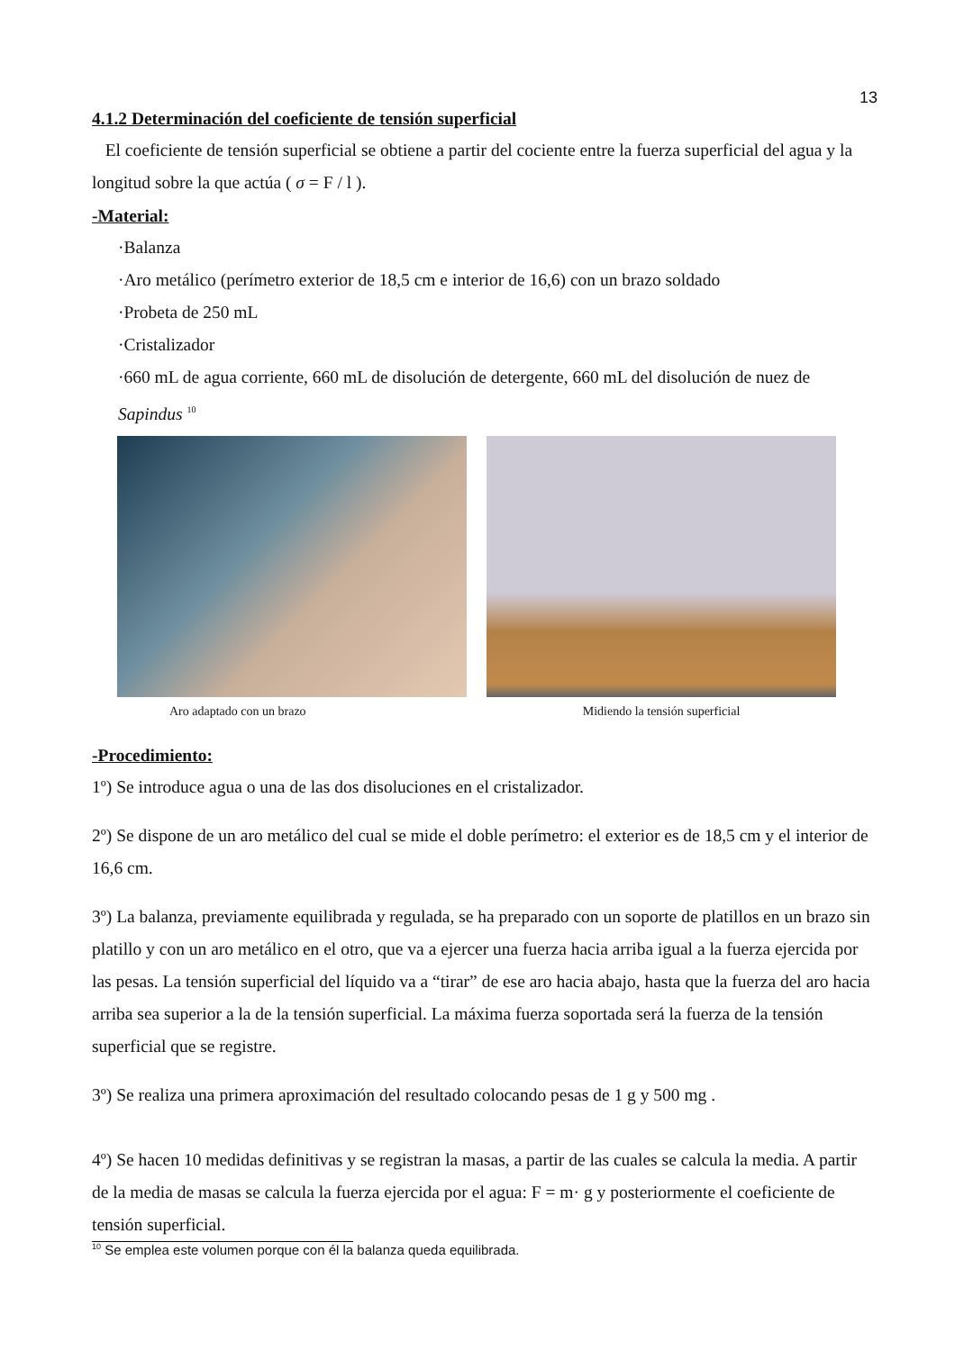13
4.1.2 Determinación del coeficiente de tensión superficial
El coeficiente de tensión superficial se obtiene a partir del cociente entre la fuerza superficial del agua y la longitud sobre la que actúa ( σ = F / l ).
-Material:
·Balanza
·Aro metálico (perímetro exterior de 18,5 cm e interior de 16,6) con un brazo soldado
·Probeta de 250 mL
·Cristalizador
·660 mL de agua corriente, 660 mL de disolución de detergente, 660 mL del disolución de nuez de Sapindus <sup>10</sup>
Aro adaptado con un brazo Midiendo la tensión superficial
-Procedimiento:
1º) Se introduce agua o una de las dos disoluciones en el cristalizador.
2º) Se dispone de un aro metálico del cual se mide el doble perímetro: el exterior es de 18,5 cm y el interior de 16,6 cm.
3º) La balanza, previamente equilibrada y regulada, se ha preparado con un soporte de platillos en un brazo sin platillo y con un aro metálico en el otro, que va a ejercer una fuerza hacia arriba igual a la fuerza ejercida por las pesas. La tensión superficial del líquido va a “tirar” de ese aro hacia abajo, hasta que la fuerza del aro hacia arriba sea superior a la de la tensión superficial. La máxima fuerza soportada será la fuerza de la tensión superficial que se registre.
3º) Se realiza una primera aproximación del resultado colocando pesas de 1 g y 500 mg .
4º) Se hacen 10 medidas definitivas y se registran la masas, a partir de las cuales se calcula la media. A partir de la media de masas se calcula la fuerza ejercida por el agua: F = m· g y posteriormente el coeficiente de tensión superficial.
<sup>10</sup> Se emplea este volumen porque con él la balanza queda equilibrada.